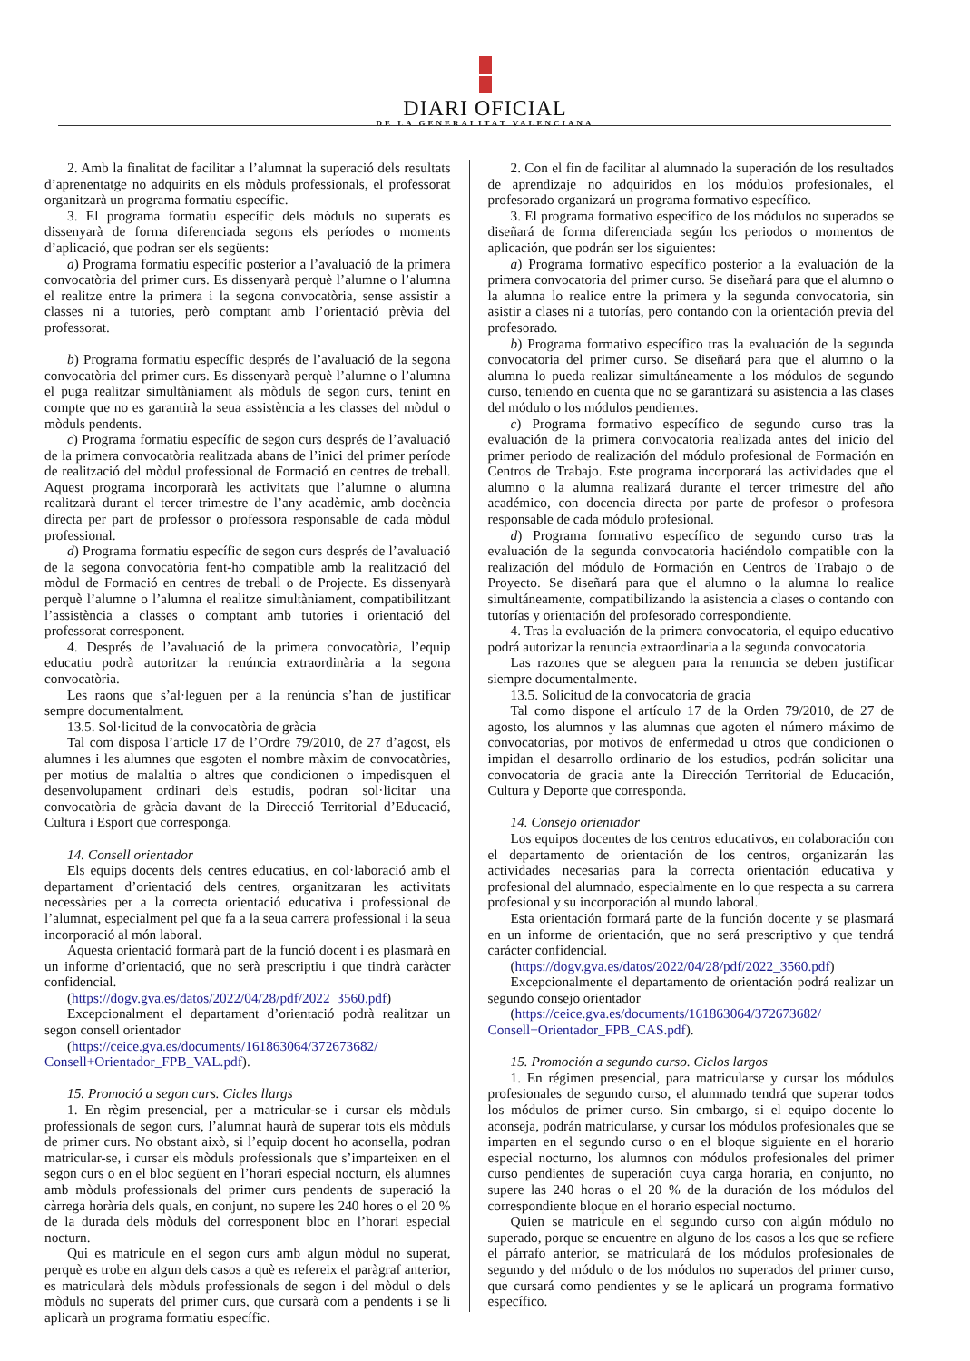DIARI OFICIAL
DE LA GENERALITAT VALENCIANA
2. Amb la finalitat de facilitar a l’alumnat la superació dels resultats d’aprenentatge no adquirits en els mòduls professionals, el professorat organitzarà un programa formatiu específic.
3. El programa formatiu específic dels mòduls no superats es dissenyarà de forma diferenciada segons els períodes o moments d’aplicació, que podran ser els següents:
a) Programa formatiu específic posterior a l’avaluació de la primera convocatòria del primer curs. Es dissenyarà perquè l’alumne o l’alumna el realitze entre la primera i la segona convocatòria, sense assistir a classes ni a tutories, però comptant amb l’orientació prèvia del professorat.
b) Programa formatiu específic després de l’avaluació de la segona convocatòria del primer curs. Es dissenyarà perquè l’alumne o l’alumna el puga realitzar simultàniament als mòduls de segon curs, tenint en compte que no es garantirà la seua assistència a les classes del mòdul o mòduls pendents.
c) Programa formatiu específic de segon curs després de l’avaluació de la primera convocatòria realitzada abans de l’inici del primer període de realització del mòdul professional de Formació en centres de treball. Aquest programa incorporarà les activitats que l’alumne o alumna realitzarà durant el tercer trimestre de l’any acadèmic, amb docència directa per part de professor o professora responsable de cada mòdul professional.
d) Programa formatiu específic de segon curs després de l’avaluació de la segona convocatòria fent-ho compatible amb la realització del mòdul de Formació en centres de treball o de Projecte. Es dissenyarà perquè l’alumne o l’alumna el realitze simultàniament, compatibilitzant l’assistència a classes o comptant amb tutories i orientació del professorat corresponent.
4. Després de l’avaluació de la primera convocatòria, l’equip educatiu podrà autoritzar la renúncia extraordinària a la segona convocatòria.
Les raons que s’al·leguen per a la renúncia s’han de justificar sempre documentalment.
13.5. Sol·licitud de la convocatòria de gràcia
Tal com disposa l’article 17 de l’Ordre 79/2010, de 27 d’agost, els alumnes i les alumnes que esgoten el nombre màxim de convocatòries, per motius de malaltia o altres que condicionen o impedisquen el desenvolupament ordinari dels estudis, podran sol·licitar una convocatòria de gràcia davant de la Direcció Territorial d’Educació, Cultura i Esport que corresponga.
14. Consell orientador
Els equips docents dels centres educatius, en col·laboració amb el departament d’orientació dels centres, organitzaran les activitats necessàries per a la correcta orientació educativa i professional de l’alumnat, especialment pel que fa a la seua carrera professional i la seua incorporació al món laboral.
Aquesta orientació formarà part de la funció docent i es plasmarà en un informe d’orientació, que no serà prescriptiu i que tindrà caràcter confidencial.
(https://dogv.gva.es/datos/2022/04/28/pdf/2022_3560.pdf)
Excepcionalment el departament d’orientació podrà realitzar un segon consell orientador
(https://ceice.gva.es/documents/161863064/372673682/ Consell+Orientador_FPB_VAL.pdf).
15. Promoció a segon curs. Cicles llargs
1. En règim presencial, per a matricular-se i cursar els mòduls professionals de segon curs, l’alumnat haurà de superar tots els mòduls de primer curs. No obstant això, si l’equip docent ho aconsella, podran matricular-se, i cursar els mòduls professionals que s’imparteixen en el segon curs o en el bloc següent en l’horari especial nocturn, els alumnes amb mòduls professionals del primer curs pendents de superació la càrrega horària dels quals, en conjunt, no supere les 240 hores o el 20 % de la durada dels mòduls del corresponent bloc en l’horari especial nocturn.
Qui es matricule en el segon curs amb algun mòdul no superat, perquè es trobe en algun dels casos a què es refereix el paràgraf anterior, es matricularà dels mòduls professionals de segon i del mòdul o dels mòduls no superats del primer curs, que cursarà com a pendents i se li aplicarà un programa formatiu específic.
2. Con el fin de facilitar al alumnado la superación de los resultados de aprendizaje no adquiridos en los módulos profesionales, el profesorado organizará un programa formativo específico.
3. El programa formativo específico de los módulos no superados se diseñará de forma diferenciada según los periodos o momentos de aplicación, que podrán ser los siguientes:
a) Programa formativo específico posterior a la evaluación de la primera convocatoria del primer curso. Se diseñará para que el alumno o la alumna lo realice entre la primera y la segunda convocatoria, sin asistir a clases ni a tutorías, pero contando con la orientación previa del profesorado.
b) Programa formativo específico tras la evaluación de la segunda convocatoria del primer curso. Se diseñará para que el alumno o la alumna lo pueda realizar simultáneamente a los módulos de segundo curso, teniendo en cuenta que no se garantizará su asistencia a las clases del módulo o los módulos pendientes.
c) Programa formativo específico de segundo curso tras la evaluación de la primera convocatoria realizada antes del inicio del primer periodo de realización del módulo profesional de Formación en Centros de Trabajo. Este programa incorporará las actividades que el alumno o la alumna realizará durante el tercer trimestre del año académico, con docencia directa por parte de profesor o profesora responsable de cada módulo profesional.
d) Programa formativo específico de segundo curso tras la evaluación de la segunda convocatoria haciéndolo compatible con la realización del módulo de Formación en Centros de Trabajo o de Proyecto. Se diseñará para que el alumno o la alumna lo realice simultáneamente, compatibilizando la asistencia a clases o contando con tutorías y orientación del profesorado correspondiente.
4. Tras la evaluación de la primera convocatoria, el equipo educativo podrá autorizar la renuncia extraordinaria a la segunda convocatoria.
Las razones que se aleguen para la renuncia se deben justificar siempre documentalmente.
13.5. Solicitud de la convocatoria de gracia
Tal como dispone el artículo 17 de la Orden 79/2010, de 27 de agosto, los alumnos y las alumnas que agoten el número máximo de convocatorias, por motivos de enfermedad u otros que condicionen o impidan el desarrollo ordinario de los estudios, podrán solicitar una convocatoria de gracia ante la Dirección Territorial de Educación, Cultura y Deporte que corresponda.
14. Consejo orientador
Los equipos docentes de los centros educativos, en colaboración con el departamento de orientación de los centros, organizarán las actividades necesarias para la correcta orientación educativa y profesional del alumnado, especialmente en lo que respecta a su carrera profesional y su incorporación al mundo laboral.
Esta orientación formará parte de la función docente y se plasmará en un informe de orientación, que no será prescriptivo y que tendrá carácter confidencial.
(https://dogv.gva.es/datos/2022/04/28/pdf/2022_3560.pdf)
Excepcionalmente el departamento de orientación podrá realizar un segundo consejo orientador
(https://ceice.gva.es/documents/161863064/372673682/ Consell+Orientador_FPB_CAS.pdf).
15. Promoción a segundo curso. Ciclos largos
1. En régimen presencial, para matricularse y cursar los módulos profesionales de segundo curso, el alumnado tendrá que superar todos los módulos de primer curso. Sin embargo, si el equipo docente lo aconseja, podrán matricularse, y cursar los módulos profesionales que se imparten en el segundo curso o en el bloque siguiente en el horario especial nocturno, los alumnos con módulos profesionales del primer curso pendientes de superación cuya carga horaria, en conjunto, no supere las 240 horas o el 20 % de la duración de los módulos del correspondiente bloque en el horario especial nocturno.
Quien se matricule en el segundo curso con algún módulo no superado, porque se encuentre en alguno de los casos a los que se refiere el párrafo anterior, se matriculará de los módulos profesionales de segundo y del módulo o de los módulos no superados del primer curso, que cursará como pendientes y se le aplicará un programa formativo específico.